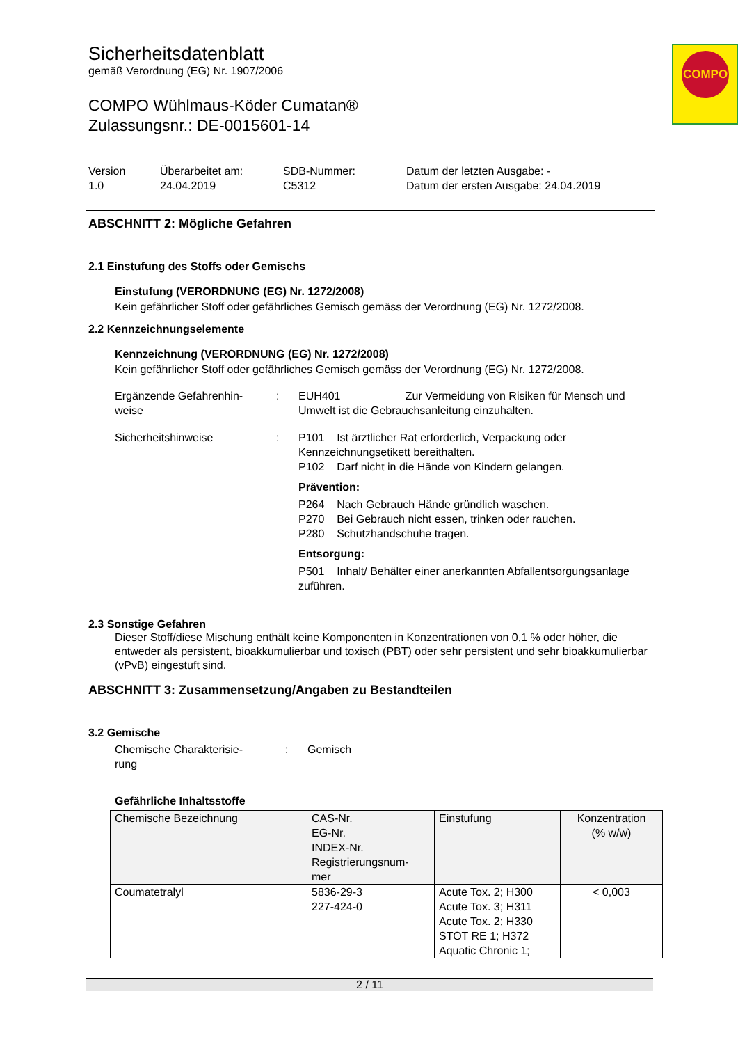COMPO
Sicherheitsdatenblatt
gemäß Verordnung (EG) Nr. 1907/2006
COMPO Wühlmaus-Köder Cumatan®
Zulassungsnr.: DE-0015601-14
Version
1.0
Überarbeitet am:
24.04.2019
SDB-Nummer:
C5312
Datum der letzten Ausgabe: -
Datum der ersten Ausgabe: 24.04.2019
ABSCHNITT 2: Mögliche Gefahren
2.1 Einstufung des Stoffs oder Gemischs
Einstufung (VERORDNUNG (EG) Nr. 1272/2008)
Kein gefährlicher Stoff oder gefährliches Gemisch gemäss der Verordnung (EG) Nr. 1272/2008.
2.2 Kennzeichnungselemente
Kennzeichnung (VERORDNUNG (EG) Nr. 1272/2008)
Kein gefährlicher Stoff oder gefährliches Gemisch gemäss der Verordnung (EG) Nr. 1272/2008.
Ergänzende Gefahrenhin-
weise
: EUH401 Zur Vermeidung von Risiken für Mensch und Umwelt ist die Gebrauchsanleitung einzuhalten.
Sicherheitshinweise : P101 Ist ärztlicher Rat erforderlich, Verpackung oder Kennzeichnungsetikett bereithalten.
P102 Darf nicht in die Hände von Kindern gelangen.
Prävention:
P264 Nach Gebrauch Hände gründlich waschen.
P270 Bei Gebrauch nicht essen, trinken oder rauchen.
P280 Schutzhandschuhe tragen.
Entsorgung:
P501 Inhalt/ Behälter einer anerkannten Abfallentsorgungsanlage zuführen.
2.3 Sonstige Gefahren
Dieser Stoff/diese Mischung enthält keine Komponenten in Konzentrationen von 0,1 % oder höher, die entweder als persistent, bioakkumulierbar und toxisch (PBT) oder sehr persistent und sehr bioakkumulierbar (vPvB) eingestuft sind.
ABSCHNITT 3: Zusammensetzung/Angaben zu Bestandteilen
3.2 Gemische
Chemische Charakterisie-
rung
: Gemisch
Gefährliche Inhaltsstoffe
| Chemische Bezeichnung | CAS-Nr. EG-Nr. INDEX-Nr. Registrierungsnum- mer | Einstufung | Konzentration (% w/w) |
| --- | --- | --- | --- |
| Coumatetralyl | 5836-29-3 227-424-0 | Acute Tox. 2; H300 Acute Tox. 3; H311 Acute Tox. 2; H330 STOT RE 1; H372 Aquatic Chronic 1; | < 0,003 |
2 / 11